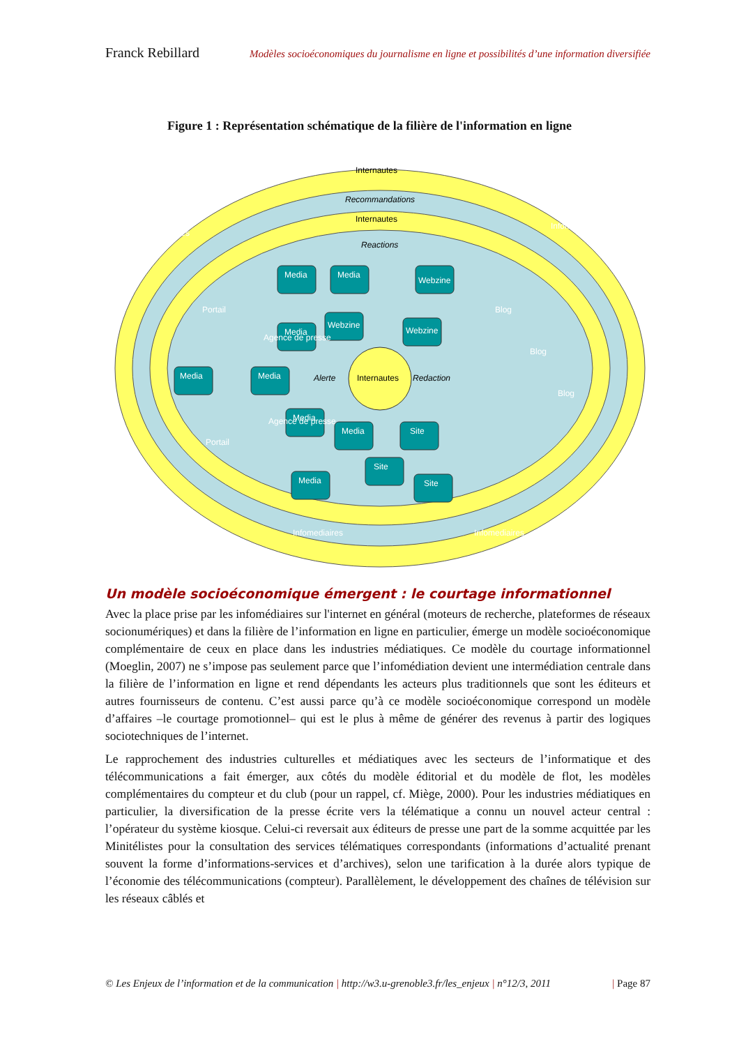Franck Rebillard Modèles socioéconomiques du journalisme en ligne et possibilités d’une information diversifiée
Figure 1 : Représentation schématique de la filière de l'information en ligne
Internautes
Recommandations
Internautes
Reactions
Internautes
Alerte
Redaction
Media
Media
Webzine
Media
Webzine
Webzine
Media
Media
Media
Media
Site
Site
Site
Media
Portail
Portail
Blog
Blog
Blog
Infomediaires
Infomediaires
Infomediaires
Infomediaires
Agence de presse
Agence de presse
Un modèle socioéconomique émergent : le courtage informationnel
Avec la place prise par les infomédiaires sur l'internet en général (moteurs de recherche, plateformes de réseaux socionumériques) et dans la filière de l’information en ligne en particulier, émerge un modèle socioéconomique complémentaire de ceux en place dans les industries médiatiques. Ce modèle du courtage informationnel (Moeglin, 2007) ne s’impose pas seulement parce que l’infomédiation devient une intermédiation centrale dans la filière de l’information en ligne et rend dépendants les acteurs plus traditionnels que sont les éditeurs et autres fournisseurs de contenu. C’est aussi parce qu’à ce modèle socioéconomique correspond un modèle d’affaires –le courtage promotionnel– qui est le plus à même de générer des revenus à partir des logiques sociotechniques de l’internet.
Le rapprochement des industries culturelles et médiatiques avec les secteurs de l’informatique et des télécommunications a fait émerger, aux côtés du modèle éditorial et du modèle de flot, les modèles complémentaires du compteur et du club (pour un rappel, cf. Miège, 2000). Pour les industries médiatiques en particulier, la diversification de la presse écrite vers la télématique a connu un nouvel acteur central : l’opérateur du système kiosque. Celui-ci reversait aux éditeurs de presse une part de la somme acquittée par les Minitélistes pour la consultation des services télématiques correspondants (informations d’actualité prenant souvent la forme d’informations-services et d’archives), selon une tarification à la durée alors typique de l’économie des télécommunications (compteur). Parallèlement, le développement des chaînes de télévision sur les réseaux câblés et
© Les Enjeux de l’information et de la communication | http://w3.u-grenoble3.fr/les_enjeux | n°12/3, 2011 | Page 87